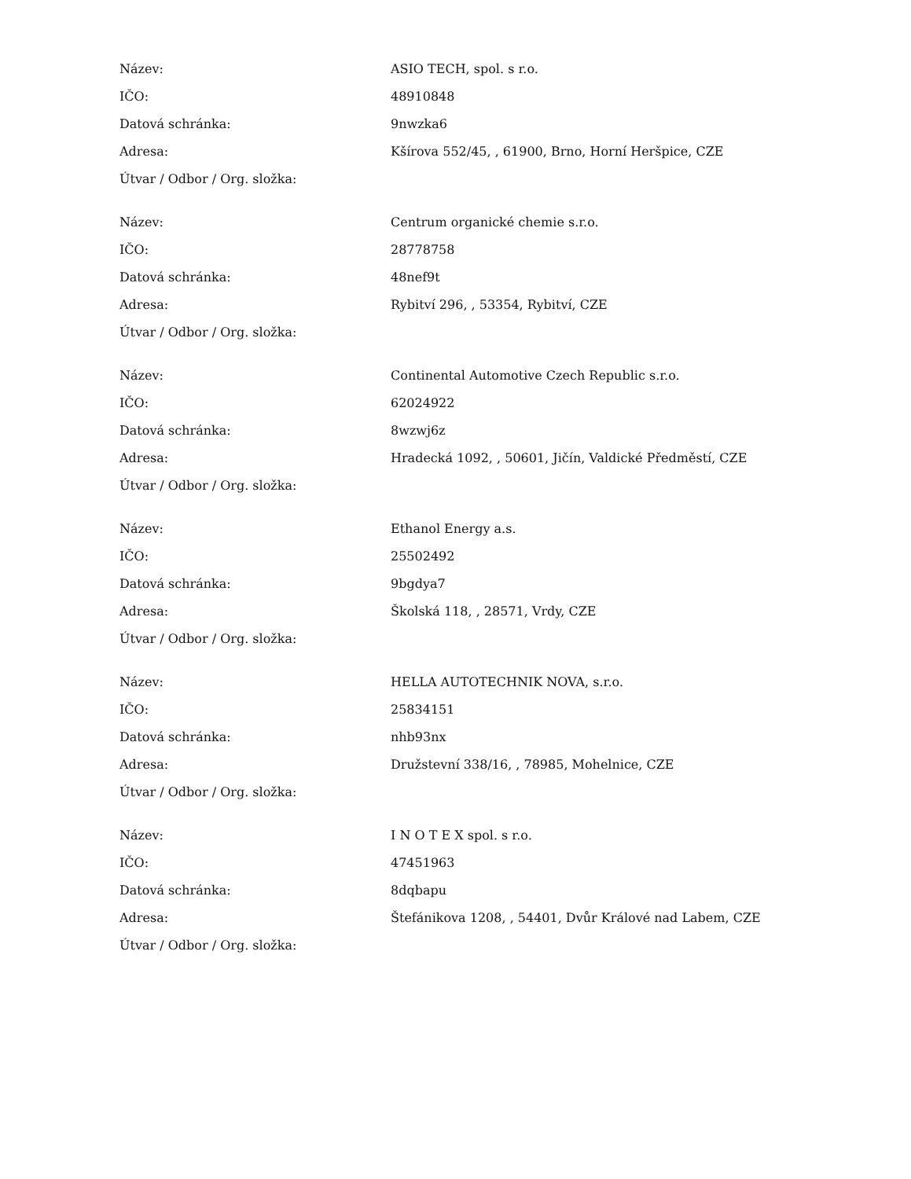| Název: | ASIO TECH, spol. s r.o. |
| IČO: | 48910848 |
| Datová schránka: | 9nwzka6 |
| Adresa: | Kšírova 552/45, , 61900, Brno, Horní Heršpice, CZE |
| Útvar / Odbor / Org. složka: | |
| Název: | Centrum organické chemie s.r.o. |
| IČO: | 28778758 |
| Datová schránka: | 48nef9t |
| Adresa: | Rybitví 296, , 53354, Rybitví, CZE |
| Útvar / Odbor / Org. složka: | |
| Název: | Continental Automotive Czech Republic s.r.o. |
| IČO: | 62024922 |
| Datová schránka: | 8wzwj6z |
| Adresa: | Hradecká 1092, , 50601, Jičín, Valdické Předměstí, CZE |
| Útvar / Odbor / Org. složka: | |
| Název: | Ethanol Energy a.s. |
| IČO: | 25502492 |
| Datová schránka: | 9bgdya7 |
| Adresa: | Školská 118, , 28571, Vrdy, CZE |
| Útvar / Odbor / Org. složka: | |
| Název: | HELLA AUTOTECHNIK NOVA, s.r.o. |
| IČO: | 25834151 |
| Datová schránka: | nhb93nx |
| Adresa: | Družstevní 338/16, , 78985, Mohelnice, CZE |
| Útvar / Odbor / Org. složka: | |
| Název: | I N O T E X spol. s r.o. |
| IČO: | 47451963 |
| Datová schránka: | 8dqbapu |
| Adresa: | Štefánikova 1208, , 54401, Dvůr Králové nad Labem, CZE |
| Útvar / Odbor / Org. složka: | |